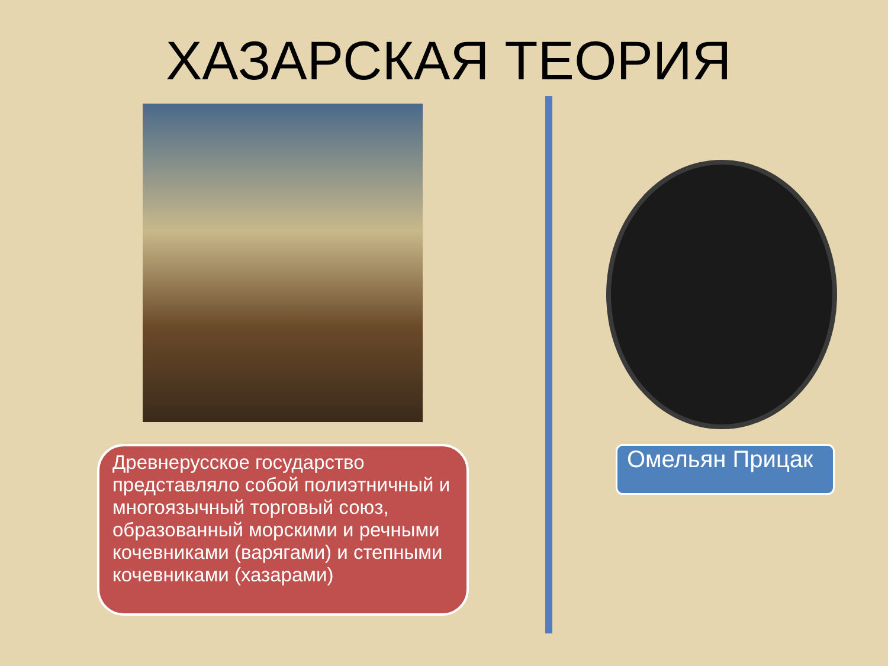ХАЗАРСКАЯ ТЕОРИЯ
Древнерусское государство представляло собой полиэтничный и многоязычный торговый союз, образованный морскими и речными кочевниками (варягами) и степными кочевниками (хазарами)
Омельян Прицак